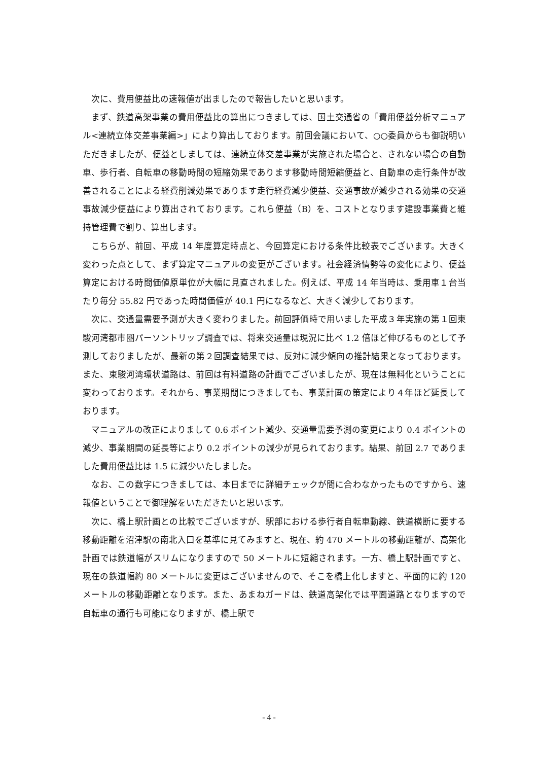次に、費用便益比の速報値が出ましたので報告したいと思います。
まず、鉄道高架事業の費用便益比の算出につきましては、国土交通省の「費用便益分析マニュアル<連続立体交差事業編>」により算出しております。前回会議において、○○委員からも御説明いただきましたが、便益としましては、連続立体交差事業が実施された場合と、されない場合の自動車、歩行者、自転車の移動時間の短縮効果であります移動時間短縮便益と、自動車の走行条件が改善されることによる経費削減効果であります走行経費減少便益、交通事故が減少される効果の交通事故減少便益により算出されております。これら便益（B）を、コストとなります建設事業費と維持管理費で割り、算出します。
こちらが、前回、平成 14 年度算定時点と、今回算定における条件比較表でございます。大きく変わった点として、まず算定マニュアルの変更がございます。社会経済情勢等の変化により、便益算定における時間価値原単位が大幅に見直されました。例えば、平成 14 年当時は、乗用車１台当たり毎分 55.82 円であった時間価値が 40.1 円になるなど、大きく減少しております。
次に、交通量需要予測が大きく変わりました。前回評価時で用いました平成３年実施の第１回東駿河湾都市圏パーソントリップ調査では、将来交通量は現況に比べ 1.2 倍ほど伸びるものとして予測しておりましたが、最新の第２回調査結果では、反対に減少傾向の推計結果となっております。また、東駿河湾環状道路は、前回は有料道路の計画でございましたが、現在は無料化ということに変わっております。それから、事業期間につきましても、事業計画の策定により４年ほど延長しております。
マニュアルの改正によりまして 0.6 ポイント減少、交通量需要予測の変更により 0.4 ポイントの減少、事業期間の延長等により 0.2 ポイントの減少が見られております。結果、前回 2.7 でありました費用便益比は 1.5 に減少いたしました。
なお、この数字につきましては、本日までに詳細チェックが間に合わなかったものですから、速報値ということで御理解をいただきたいと思います。
次に、橋上駅計画との比較でございますが、駅部における歩行者自転車動線、鉄道横断に要する移動距離を沼津駅の南北入口を基準に見てみますと、現在、約 470 メートルの移動距離が、高架化計画では鉄道幅がスリムになりますので 50 メートルに短縮されます。一方、橋上駅計画ですと、現在の鉄道幅約 80 メートルに変更はございませんので、そこを橋上化しますと、平面的に約 120 メートルの移動距離となります。また、あまねガードは、鉄道高架化では平面道路となりますので自転車の通行も可能になりますが、橋上駅で
- 4 -